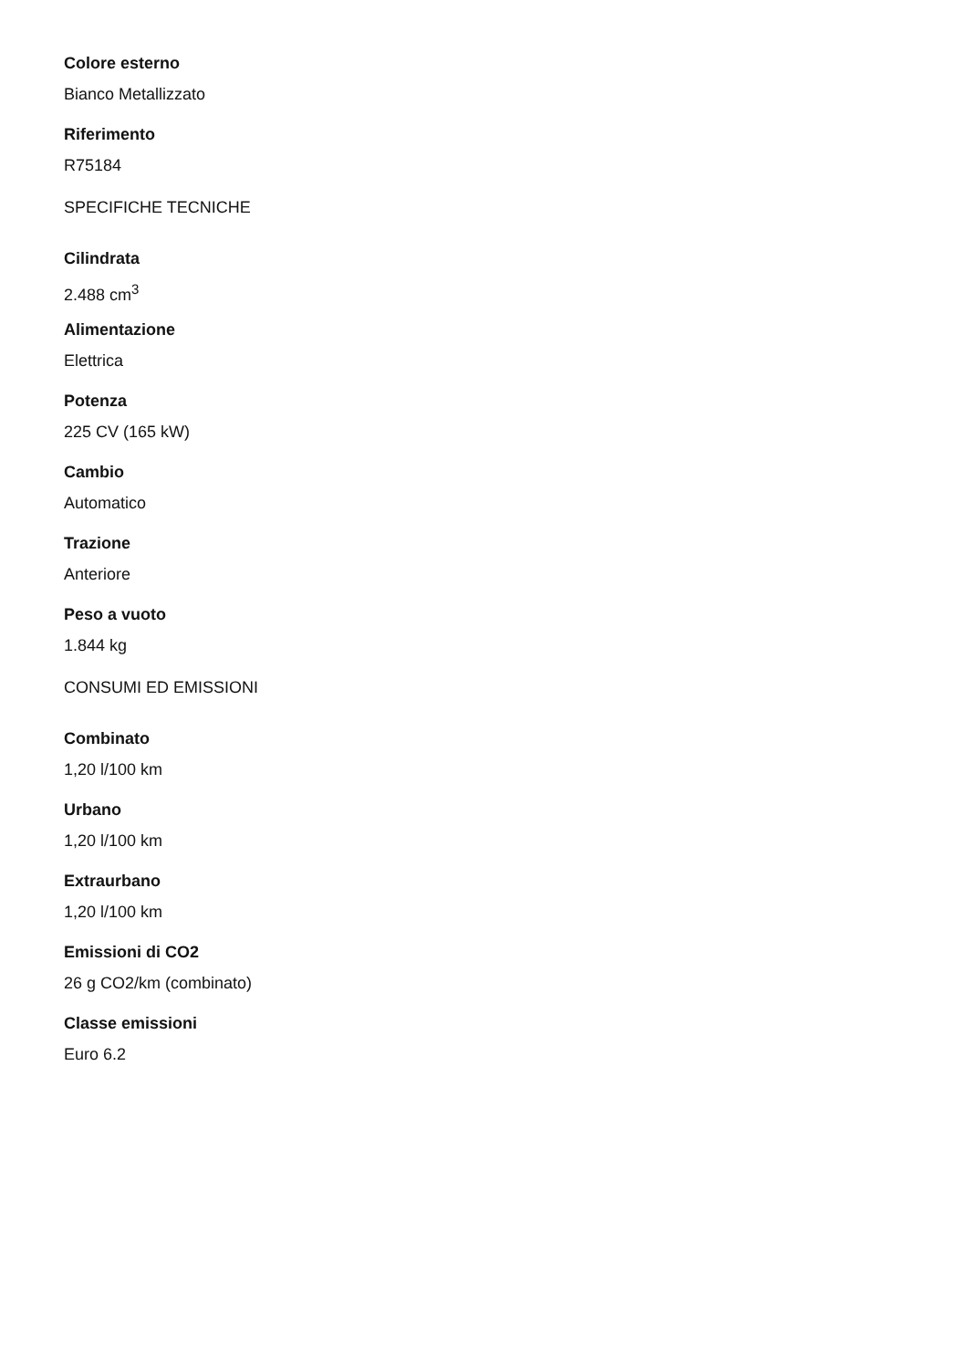Colore esterno
Bianco Metallizzato
Riferimento
R75184
SPECIFICHE TECNICHE
Cilindrata
2.488 cm<sup>3</sup>
Alimentazione
Elettrica
Potenza
225 CV (165 kW)
Cambio
Automatico
Trazione
Anteriore
Peso a vuoto
1.844 kg
CONSUMI ED EMISSIONI
Combinato
1,20 l/100 km
Urbano
1,20 l/100 km
Extraurbano
1,20 l/100 km
Emissioni di CO2
26 g CO2/km (combinato)
Classe emissioni
Euro 6.2